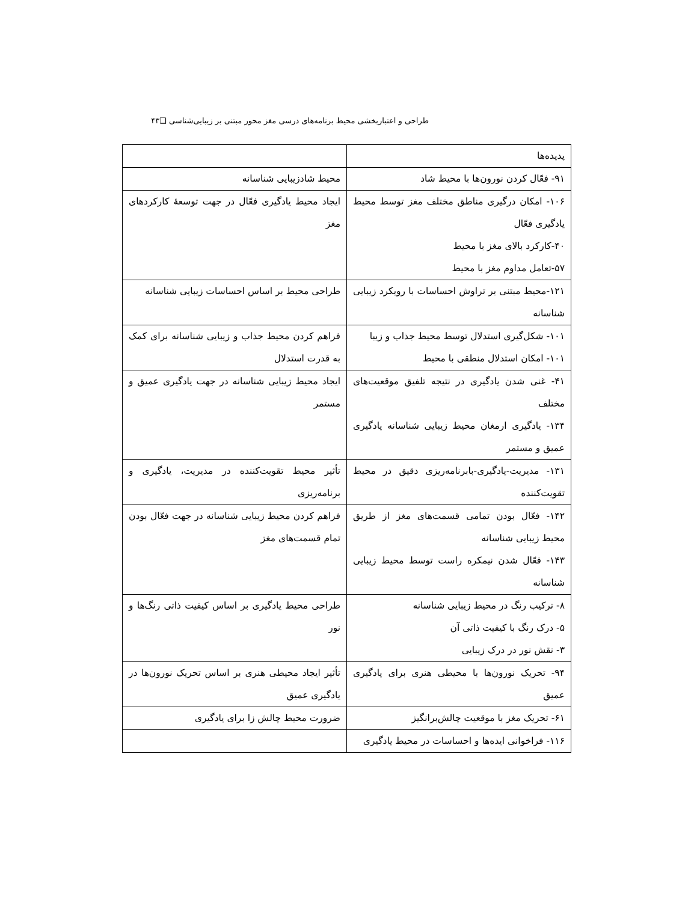طراحی و اعتباربخشی محیط برنامه‌های درسی مغز محور مبتنی بر زیبایی‌شناسی ❑۴۳
| پدیده‌ها | |
| ۹۱- فعّال کردن نورون‌ها با محیط شاد | محیط شادزیبایی شناسانه |
| ۱۰۶- امکان درگیری مناطق مختلف مغز توسط محیط یادگیری فعّال ۴۰-کارکرد بالای مغز با محیط ۵۷-تعامل مداوم مغز با محیط | ایجاد محیط یادگیری فعّال در جهت توسعهٔ کارکردهای مغز |
| ۱۲۱-محیط مبتنی بر تراوش احساسات با رویکرد زیبایی شناسانه | طراحی محیط بر اساس احساسات زیبایی شناسانه |
| ۱۰۱- شکل‌گیری استدلال توسط محیط جذاب و زیبا ۱۰۱- امکان استدلال منطقی با محیط | فراهم کردن محیط جذاب و زیبایی شناسانه برای کمک به قدرت استدلال |
| ۴۱- غنی شدن یادگیری در نتیجه تلفیق موقعیت‌های مختلف ۱۳۴- یادگیری ارمغان محیط زیبایی شناسانه یادگیری عمیق و مستمر | ایجاد محیط زیبایی شناسانه در جهت یادگیری عمیق و مستمر |
| ۱۳۱- مدیریت-یادگیری-بابرنامه‌ریزی دقیق در محیط تقویت‌کننده | تأثیر محیط تقویت‌کننده در مدیریت، یادگیری و برنامه‌ریزی |
| ۱۴۲- فعّال بودن تمامی قسمت‌های مغز از طریق محیط زیبایی شناسانه ۱۴۳- فعّال شدن نیمکره راست توسط محیط زیبایی شناسانه | فراهم کردن محیط زیبایی شناسانه در جهت فعّال بودن تمام قسمت‌های مغز |
| ۸- ترکیب رنگ در محیط زیبایی شناسانه ۵- درک رنگ با کیفیت ذاتی آن ۳- نقش نور در درک زیبایی | طراحی محیط یادگیری بر اساس کیفیت ذاتی رنگ‌ها و نور |
| ۹۴- تحریک نورون‌ها با محیطی هنری برای یادگیری عمیق | تأثیر ایجاد محیطی هنری بر اساس تحریک نورون‌ها در یادگیری عمیق |
| ۶۱- تحریک مغز با موقعیت چالش‌برانگیز | ضرورت محیط چالش زا برای یادگیری |
| ۱۱۶- فراخوانی ایده‌ها و احساسات در محیط یادگیری | |